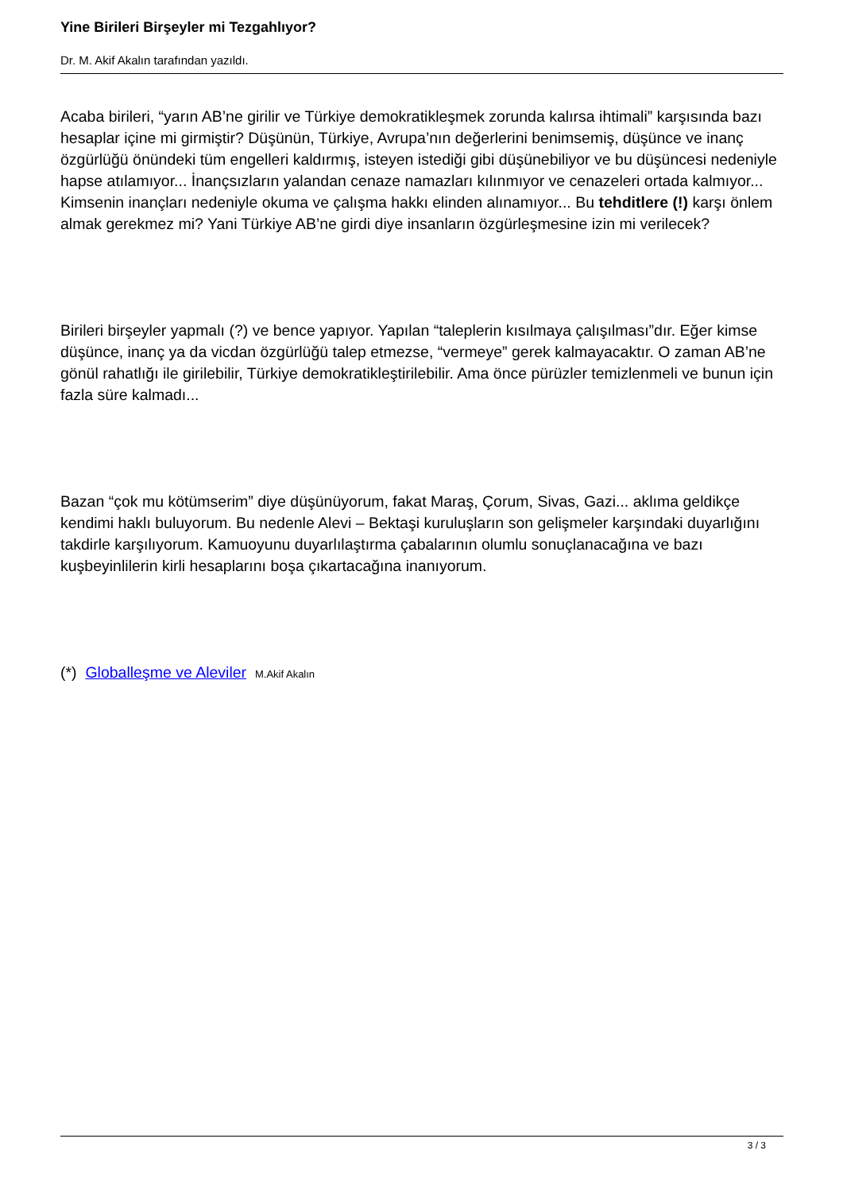Yine Birileri Birşeyler mi Tezgahlıyor?
Dr. M. Akif Akalın tarafından yazıldı.
Acaba birileri, “yarın AB’ne girilir ve Türkiye demokratikleşmek zorunda kalırsa ihtimali” karşısında bazı hesaplar içine mi girmiştir? Düşünün, Türkiye, Avrupa’nın değerlerini benimsemiş, düşünce ve inanç özgürlüğü önündeki tüm engelleri kaldırmış, isteyen istediği gibi düşünebiliyor ve bu düşüncesi nedeniyle hapse atılamıyor... İnançsızların yalandan cenaze namazları kılınmıyor ve cenazeleri ortada kalmıyor... Kimsenin inançları nedeniyle okuma ve çalışma hakkı elinden alınamıyor... Bu tehditlere (!) karşı önlem almak gerekmez mi? Yani Türkiye AB’ne girdi diye insanların özgürleşmesine izin mi verilecek?
Birileri birşeyler yapmalı (?) ve bence yapıyor. Yapılan “taleplerin kısılmaya çalışılması”dır. Eğer kimse düşünce, inanç ya da vicdan özgürlüğü talep etmezse, “vermeye” gerek kalmayacaktır. O zaman AB’ne gönül rahatlığı ile girilebilir, Türkiye demokratikleştirilebilir. Ama önce pürüzler temizlenmeli ve bunun için fazla süre kalmadı...
Bazan “çok mu kötümserim” diye düşünüyorum, fakat Maraş, Çorum, Sivas, Gazi... aklıma geldikçe kendimi haklı buluyorum. Bu nedenle Alevi – Bektaşi kuruluşların son gelişmeler karşındaki duyarlığını takdirle karşılıyorum. Kamuoyunu duyarlılaştırma çabalarının olumlu sonuçlanacağına ve bazı kuşbeyinlilerin kirli hesaplarını boşa çıkartacağına inanıyorum.
(*) Globalleşme ve Aleviler M.Akif Akalın
3 / 3